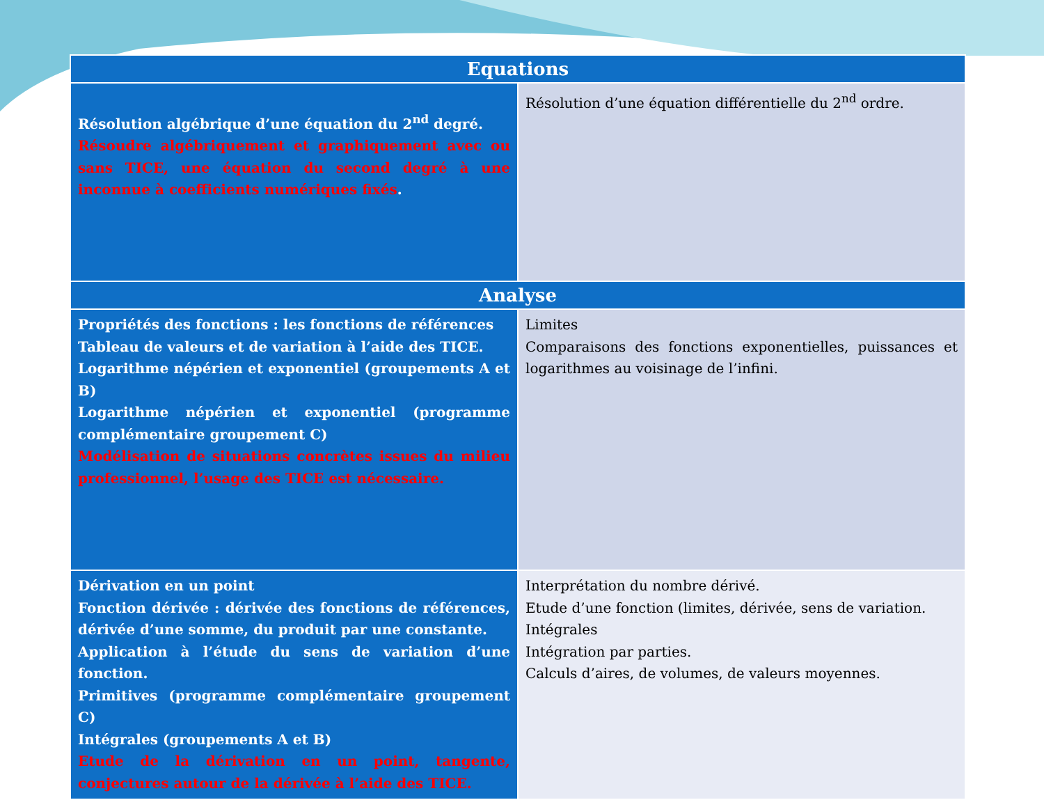| Equations | |
| --- | --- |
| Résolution algébrique d’une équation du 2<sup>nd</sup> degré. Résoudre algébriquement et graphiquement avec ou sans TICE, une équation du second degré à une inconnue à coefficients numériques fixés . | Résolution d’une équation différentielle du 2<sup>nd</sup> ordre. |
| Analyse | |
| Propriétés des fonctions : les fonctions de références Tableau de valeurs et de variation à l’aide des TICE. Logarithme népérien et exponentiel (groupements A et B) Logarithme népérien et exponentiel (programme complémentaire groupement C) Modélisation de situations concrètes issues du milieu professionnel, l’usage des TICE est nécessaire. | Limites Comparaisons des fonctions exponentielles, puissances et logarithmes au voisinage de l’infini. |
| Dérivation en un point Fonction dérivée : dérivée des fonctions de références, dérivée d’une somme, du produit par une constante. Application à l’étude du sens de variation d’une fonction. Primitives (programme complémentaire groupement C) Intégrales (groupements A et B) Etude de la dérivation en un point, tangente, conjectures autour de la dérivée à l’aide des TICE. | Interprétation du nombre dérivé. Etude d’une fonction (limites, dérivée, sens de variation. Intégrales Intégration par parties. Calculs d’aires, de volumes, de valeurs moyennes. |